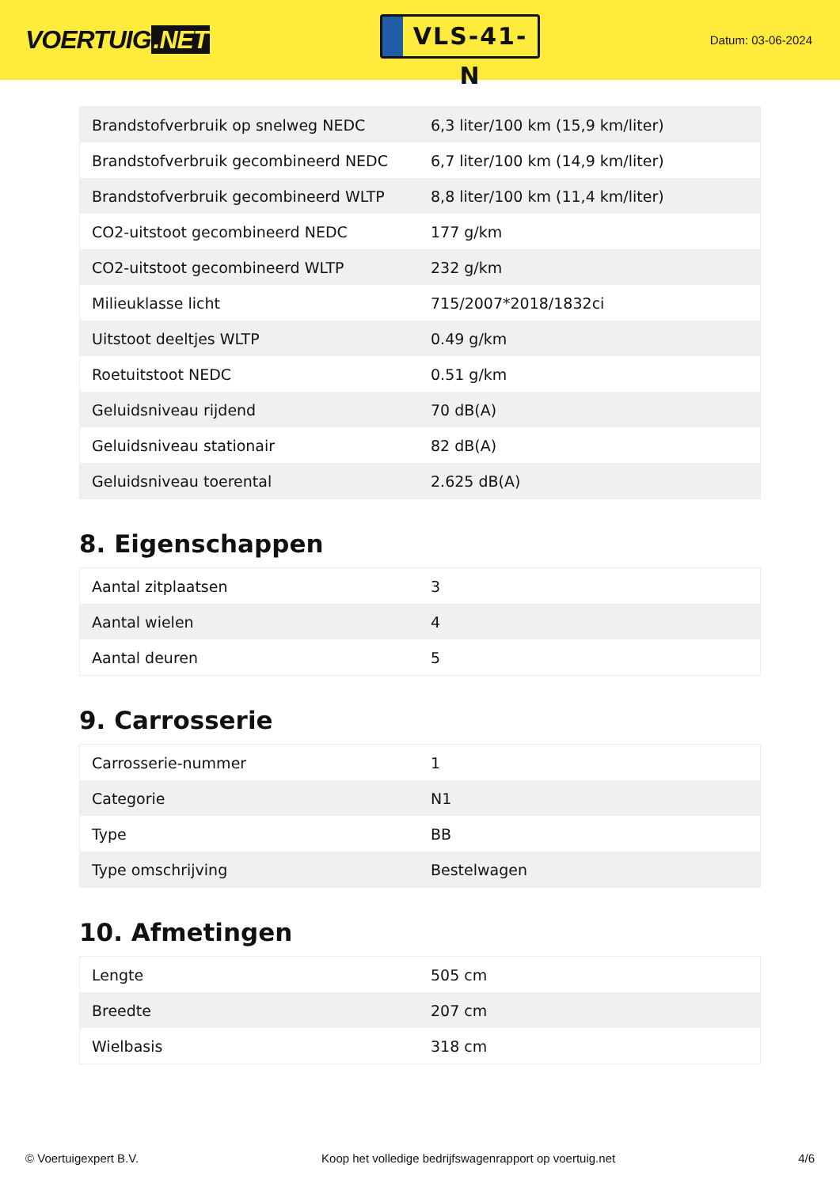VOERTUIG.NET
VLS-41-N
Datum: 03-06-2024
| Brandstofverbruik op snelweg NEDC | 6,3 liter/100 km (15,9 km/liter) |
| Brandstofverbruik gecombineerd NEDC | 6,7 liter/100 km (14,9 km/liter) |
| Brandstofverbruik gecombineerd WLTP | 8,8 liter/100 km (11,4 km/liter) |
| CO2-uitstoot gecombineerd NEDC | 177 g/km |
| CO2-uitstoot gecombineerd WLTP | 232 g/km |
| Milieuklasse licht | 715/2007*2018/1832ci |
| Uitstoot deeltjes WLTP | 0.49 g/km |
| Roetuitstoot NEDC | 0.51 g/km |
| Geluidsniveau rijdend | 70 dB(A) |
| Geluidsniveau stationair | 82 dB(A) |
| Geluidsniveau toerental | 2.625 dB(A) |
8. Eigenschappen
| Aantal zitplaatsen | 3 |
| Aantal wielen | 4 |
| Aantal deuren | 5 |
9. Carrosserie
| Carrosserie-nummer | 1 |
| Categorie | N1 |
| Type | BB |
| Type omschrijving | Bestelwagen |
10. Afmetingen
| Lengte | 505 cm |
| Breedte | 207 cm |
| Wielbasis | 318 cm |
© Voertuigexpert B.V. Koop het volledige bedrijfswagenrapport op voertuig.net 4/6